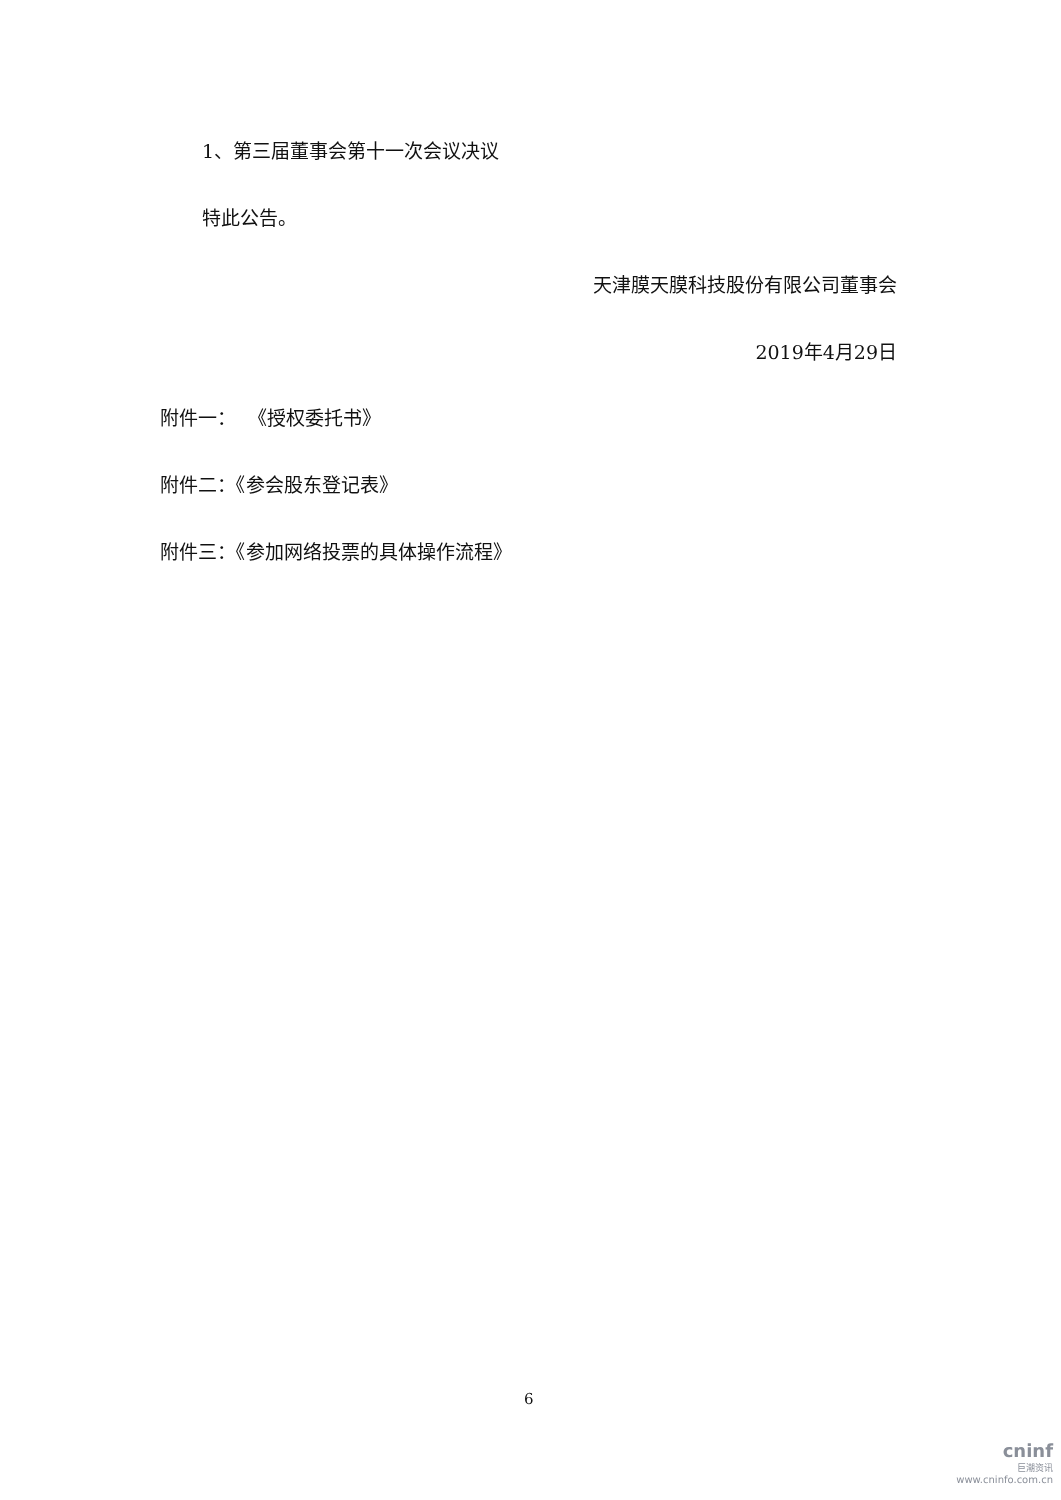1、第三届董事会第十一次会议决议
特此公告。
天津膜天膜科技股份有限公司董事会
2019年4月29日
附件一： 《授权委托书》
附件二：《参会股东登记表》
附件三：《参加网络投票的具体操作流程》
6
cninf
巨潮资讯
www.cninfo.com.cn